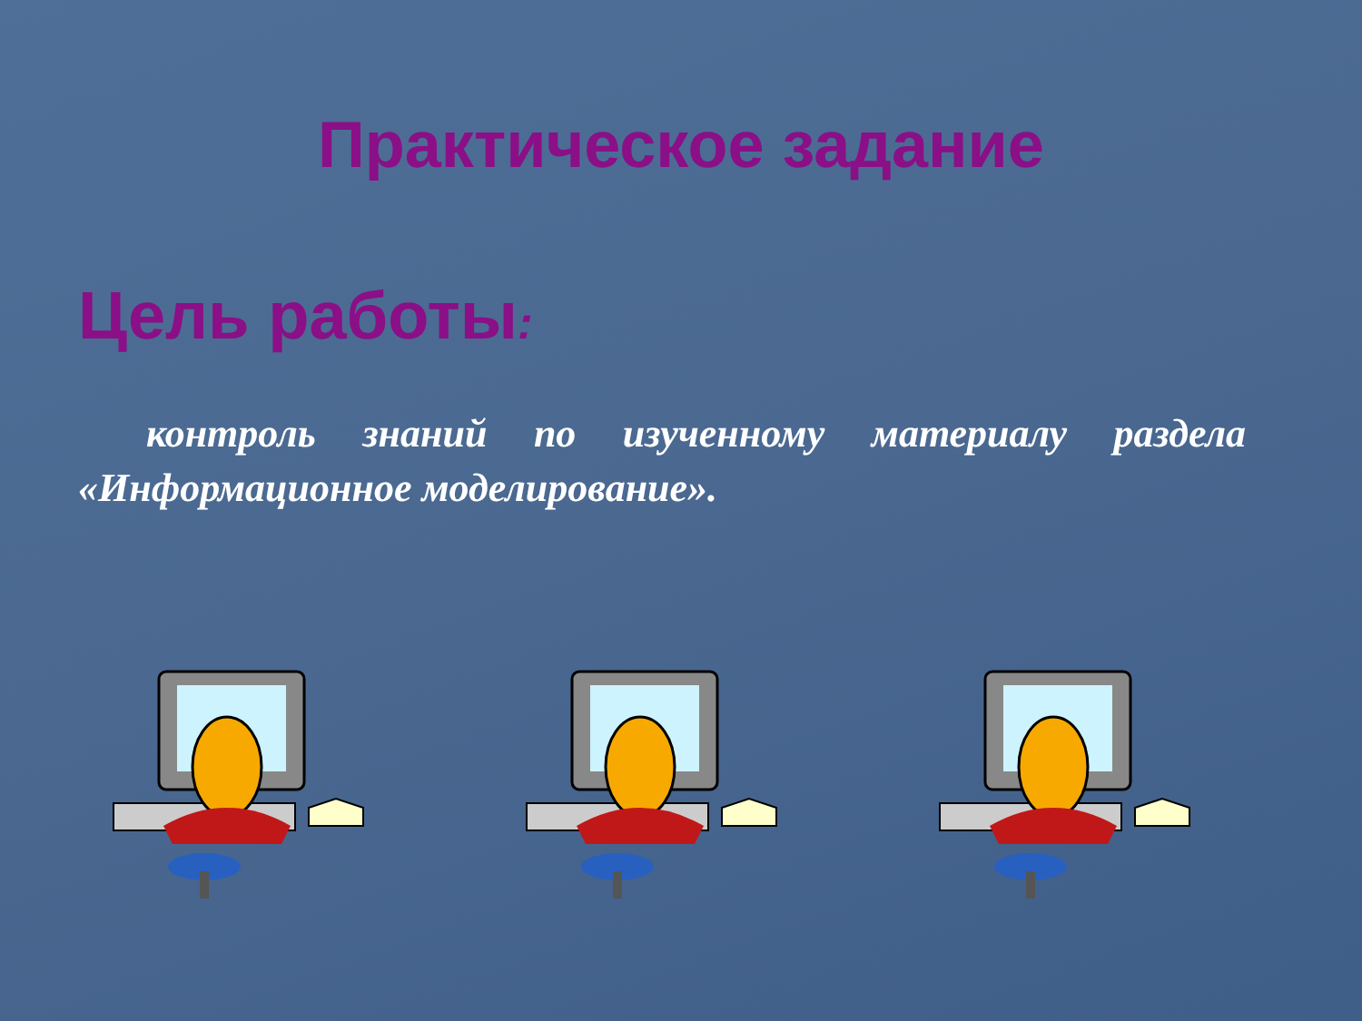Практическое задание
Цель работы:
контроль знаний по изученному материалу раздела «Информационное моделирование».